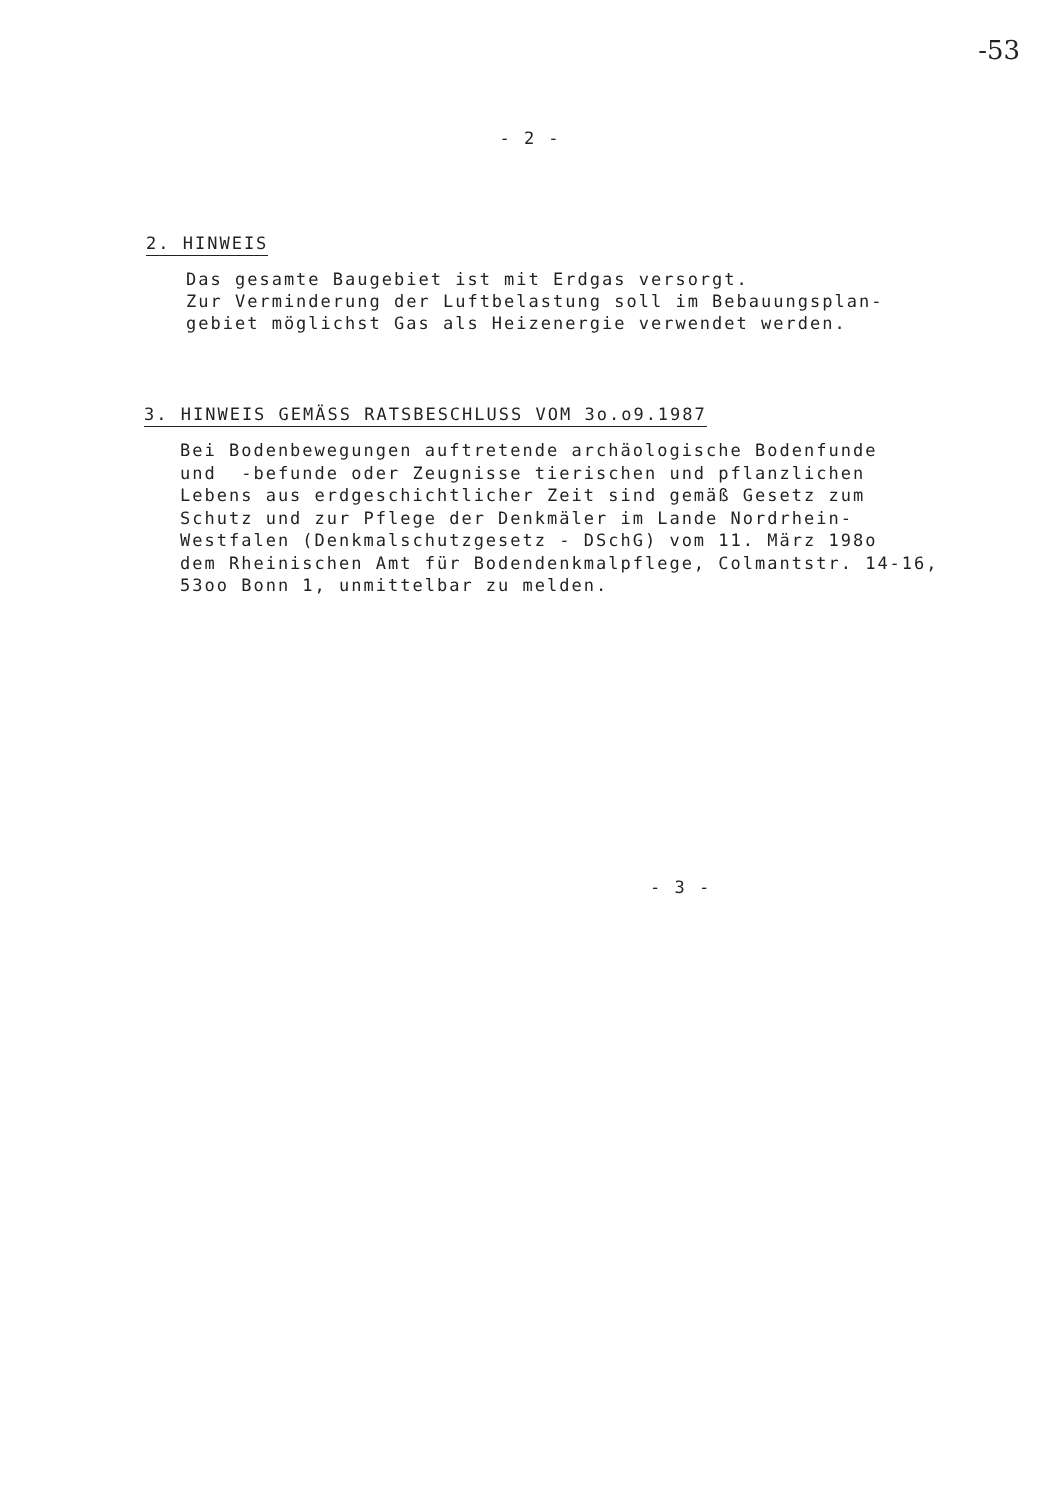-53
- 2 -
2. HINWEIS
Das gesamte Baugebiet ist mit Erdgas versorgt. Zur Verminderung der Luftbelastung soll im Bebauungsplan- gebiet möglichst Gas als Heizenergie verwendet werden.
3. HINWEIS GEMÄSS RATSBESCHLUSS VOM 3o.o9.1987
Bei Bodenbewegungen auftretende archäologische Bodenfunde und -befunde oder Zeugnisse tierischen und pflanzlichen Lebens aus erdgeschichtlicher Zeit sind gemäß Gesetz zum Schutz und zur Pflege der Denkmäler im Lande Nordrhein- Westfalen (Denkmalschutzgesetz - DSchG) vom 11. März 198o dem Rheinischen Amt für Bodendenkmalpflege, Colmantstr. 14-16, 53oo Bonn 1, unmittelbar zu melden.
- 3 -